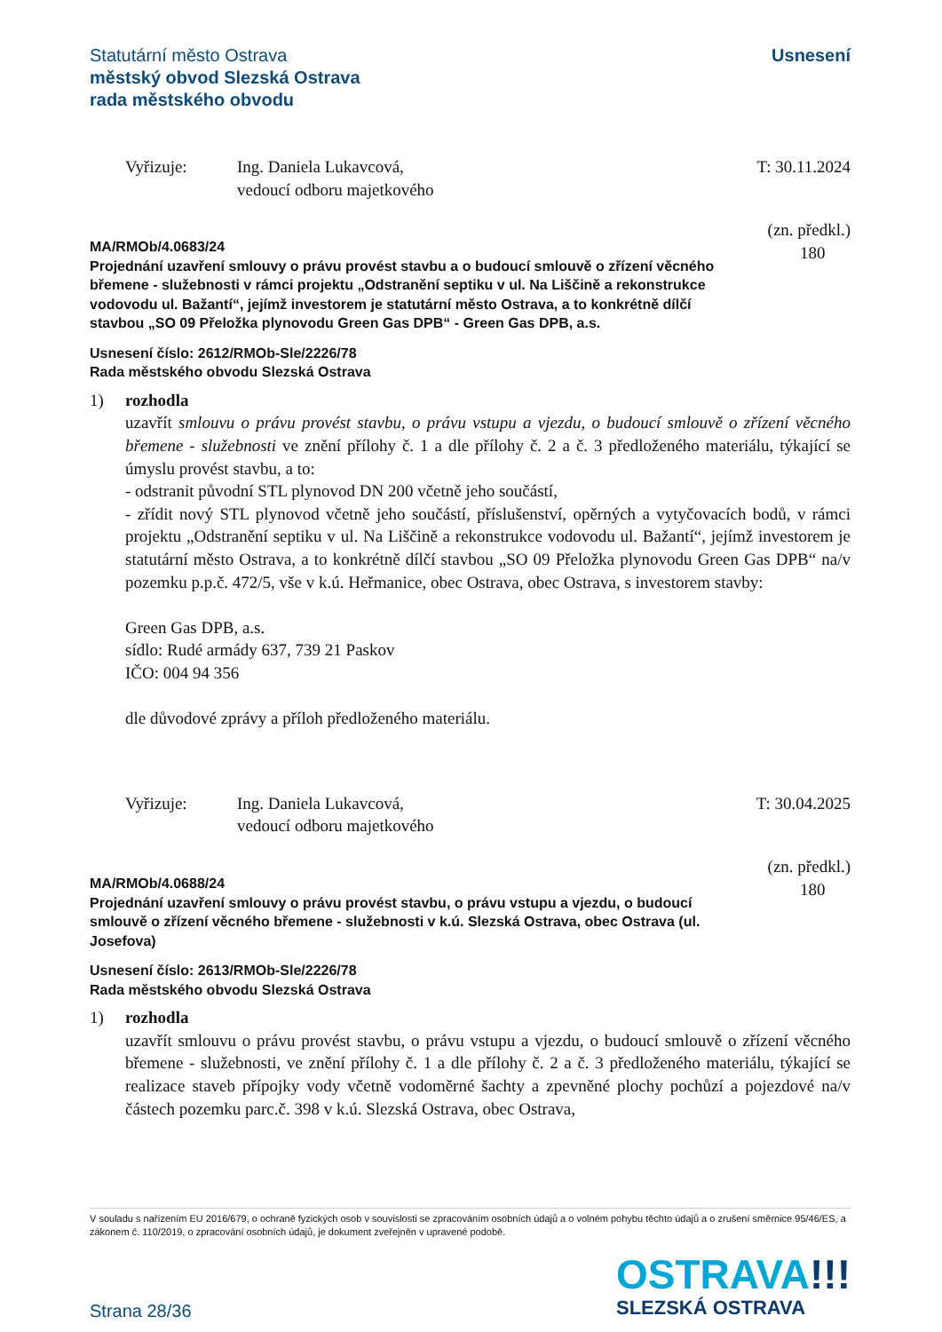Usnesení Statutární město Ostrava
městský obvod Slezská Ostrava
rada městského obvodu
Vyřizuje: Ing. Daniela Lukavcová,
vedoucí odboru majetkového
T: 30.11.2024
(zn. předkl.)
180
MA/RMOb/4.0683/24
Projednání uzavření smlouvy o právu provést stavbu a o budoucí smlouvě o zřízení věcného břemene - služebnosti v rámci projektu „Odstranění septiku v ul. Na Liščině a rekonstrukce vodovodu ul. Bažantí“, jejímž investorem je statutární město Ostrava, a to konkrétně dílčí stavbou „SO 09 Přeložka plynovodu Green Gas DPB“ - Green Gas DPB, a.s.
Usnesení číslo: 2612/RMOb-Sle/2226/78
Rada městského obvodu Slezská Ostrava
1) rozhodla
uzavřít smlouvu o právu provést stavbu, o právu vstupu a vjezdu, o budoucí smlouvě o zřízení věcného břemene - služebnosti ve znění přílohy č. 1 a dle přílohy č. 2 a č. 3 předloženého materiálu, týkající se úmyslu provést stavbu, a to:
- odstranit původní STL plynovod DN 200 včetně jeho součástí,
- zřídit nový STL plynovod včetně jeho součástí, příslušenství, opěrných a vytyčovacích bodů, v rámci projektu „Odstranění septiku v ul. Na Liščině a rekonstrukce vodovodu ul. Bažantí“, jejímž investorem je statutární město Ostrava, a to konkrétně dílčí stavbou „SO 09 Přeložka plynovodu Green Gas DPB“ na/v pozemku p.p.č. 472/5, vše v k.ú. Heřmanice, obec Ostrava, obec Ostrava, s investorem stavby:
Green Gas DPB, a.s.
sídlo: Rudé armády 637, 739 21 Paskov
IČO: 004 94 356
dle důvodové zprávy a příloh předloženého materiálu.
Vyřizuje: Ing. Daniela Lukavcová,
vedoucí odboru majetkového
T: 30.04.2025
(zn. předkl.)
180
MA/RMOb/4.0688/24
Projednání uzavření smlouvy o právu provést stavbu, o právu vstupu a vjezdu, o budoucí smlouvě o zřízení věcného břemene - služebnosti v k.ú. Slezská Ostrava, obec Ostrava (ul. Josefova)
Usnesení číslo: 2613/RMOb-Sle/2226/78
Rada městského obvodu Slezská Ostrava
1) rozhodla
uzavřít smlouvu o právu provést stavbu, o právu vstupu a vjezdu, o budoucí smlouvě o zřízení věcného břemene - služebnosti, ve znění přílohy č. 1 a dle přílohy č. 2 a č. 3 předloženého materiálu, týkající se realizace staveb přípojky vody včetně vodoměrné šachty a zpevněné plochy pochůzí a pojezdové na/v částech pozemku parc.č. 398 v k.ú. Slezská Ostrava, obec Ostrava,
V souladu s nařízením EU 2016/679, o ochraně fyzických osob v souvislosti se zpracováním osobních údajů a o volném pohybu těchto údajů a o zrušení směrnice 95/46/ES, a zákonem č. 110/2019, o zpracování osobních údajů, je dokument zveřejněn v upravené podobě.
OSTRAVA!!!
SLEZSKÁ OSTRAVA
Strana 28/36